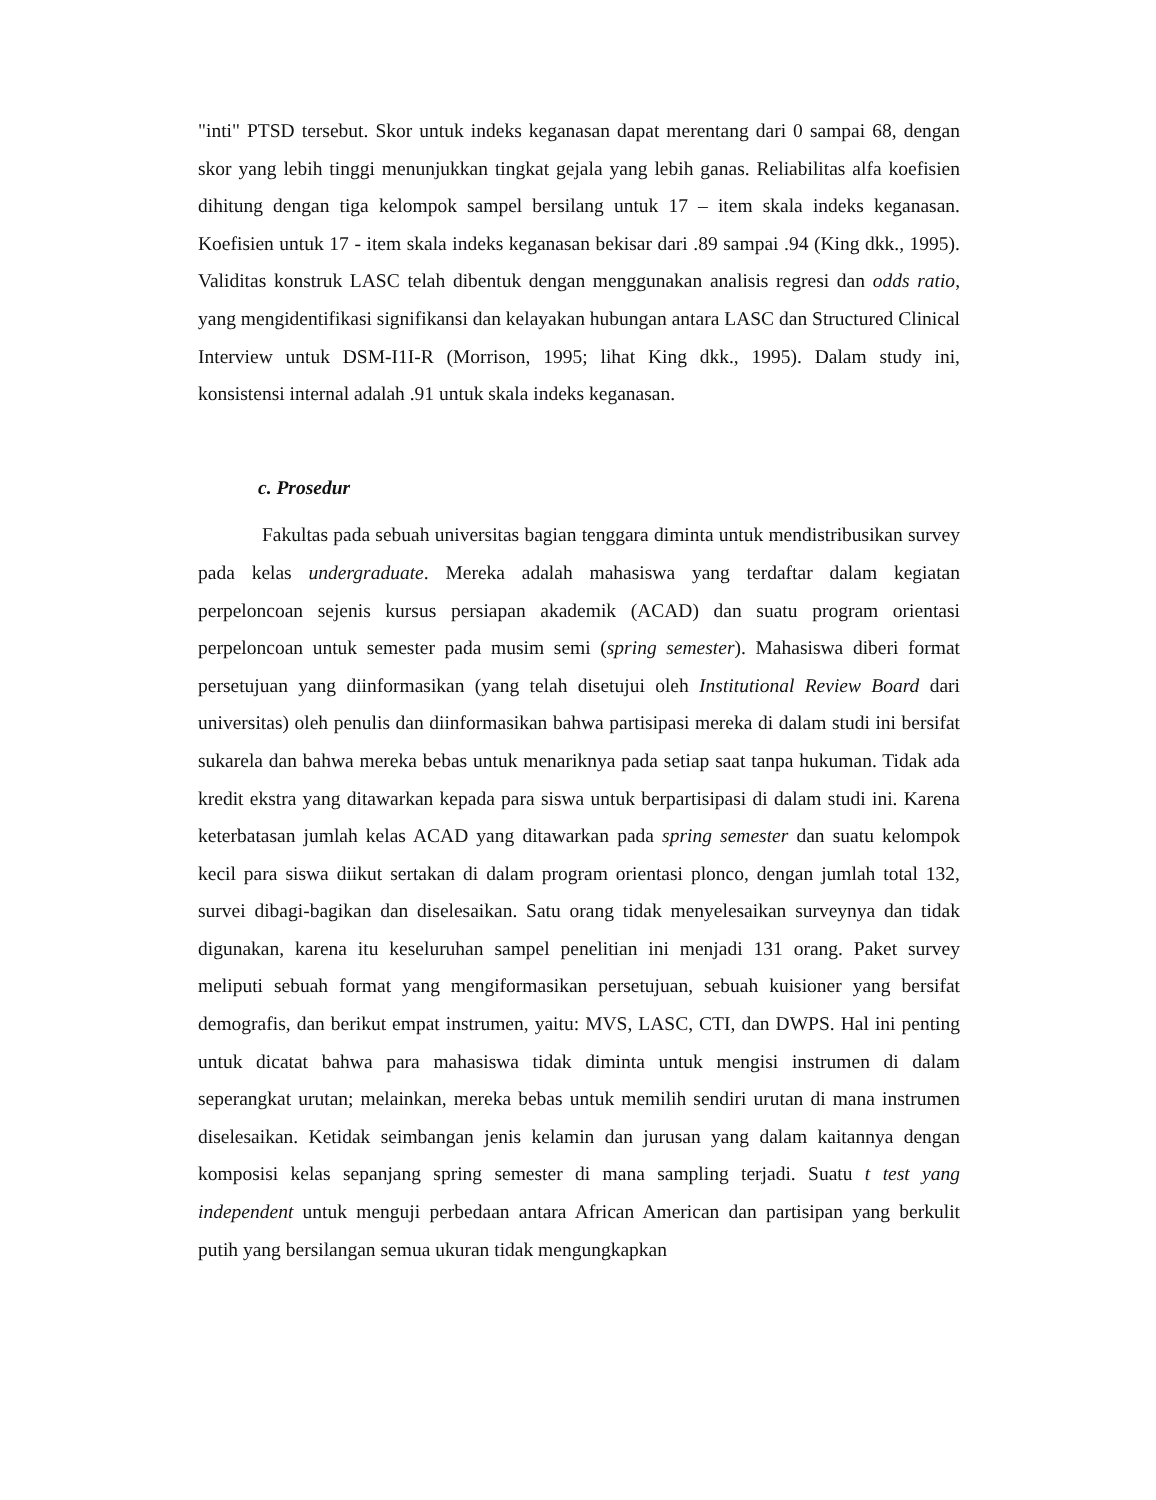"inti" PTSD tersebut. Skor untuk indeks keganasan dapat merentang dari 0 sampai 68, dengan skor yang lebih tinggi menunjukkan tingkat gejala yang lebih ganas. Reliabilitas alfa koefisien dihitung dengan tiga kelompok sampel bersilang untuk 17 – item skala indeks keganasan. Koefisien untuk 17 - item skala indeks keganasan bekisar dari .89 sampai .94 (King dkk., 1995). Validitas konstruk LASC telah dibentuk dengan menggunakan analisis regresi dan odds ratio, yang mengidentifikasi signifikansi dan kelayakan hubungan antara LASC dan Structured Clinical Interview untuk DSM-I1I-R (Morrison, 1995; lihat King dkk., 1995). Dalam study ini, konsistensi internal adalah .91 untuk skala indeks keganasan.
c. Prosedur
Fakultas pada sebuah universitas bagian tenggara diminta untuk mendistribusikan survey pada kelas undergraduate. Mereka adalah mahasiswa yang terdaftar dalam kegiatan perpeloncoan sejenis kursus persiapan akademik (ACAD) dan suatu program orientasi perpeloncoan untuk semester pada musim semi (spring semester). Mahasiswa diberi format persetujuan yang diinformasikan (yang telah disetujui oleh Institutional Review Board dari universitas) oleh penulis dan diinformasikan bahwa partisipasi mereka di dalam studi ini bersifat sukarela dan bahwa mereka bebas untuk menariknya pada setiap saat tanpa hukuman. Tidak ada kredit ekstra yang ditawarkan kepada para siswa untuk berpartisipasi di dalam studi ini. Karena keterbatasan jumlah kelas ACAD yang ditawarkan pada spring semester dan suatu kelompok kecil para siswa diikut sertakan di dalam program orientasi plonco, dengan jumlah total 132, survei dibagi-bagikan dan diselesaikan. Satu orang tidak menyelesaikan surveynya dan tidak digunakan, karena itu keseluruhan sampel penelitian ini menjadi 131 orang. Paket survey meliputi sebuah format yang mengiformasikan persetujuan, sebuah kuisioner yang bersifat demografis, dan berikut empat instrumen, yaitu: MVS, LASC, CTI, dan DWPS. Hal ini penting untuk dicatat bahwa para mahasiswa tidak diminta untuk mengisi instrumen di dalam seperangkat urutan; melainkan, mereka bebas untuk memilih sendiri urutan di mana instrumen diselesaikan. Ketidak seimbangan jenis kelamin dan jurusan yang dalam kaitannya dengan komposisi kelas sepanjang spring semester di mana sampling terjadi. Suatu t test yang independent untuk menguji perbedaan antara African American dan partisipan yang berkulit putih yang bersilangan semua ukuran tidak mengungkapkan